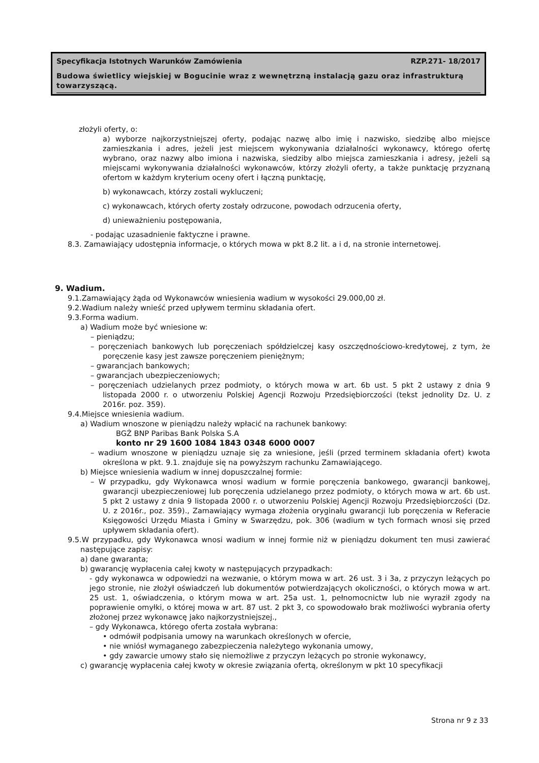Specyfikacja Istotnych Warunków Zamówienia RZP.271- 18/2017
Budowa świetlicy wiejskiej w Bogucinie wraz z wewnętrzną instalacją gazu oraz infrastrukturą towarzyszącą.
złożyli oferty, o:
a) wyborze najkorzystniejszej oferty, podając nazwę albo imię i nazwisko, siedzibę albo miejsce zamieszkania i adres, jeżeli jest miejscem wykonywania działalności wykonawcy, którego ofertę wybrano, oraz nazwy albo imiona i nazwiska, siedziby albo miejsca zamieszkania i adresy, jeżeli są miejscami wykonywania działalności wykonawców, którzy złożyli oferty, a także punktację przyznaną ofertom w każdym kryterium oceny ofert i łączną punktację,
b) wykonawcach, którzy zostali wykluczeni;
c) wykonawcach, których oferty zostały odrzucone, powodach odrzucenia oferty,
d) unieważnieniu postępowania,
- podając uzasadnienie faktyczne i prawne.
8.3. Zamawiający udostępnia informacje, o których mowa w pkt 8.2 lit. a i d, na stronie internetowej.
9. Wadium.
9.1.Zamawiający żąda od Wykonawców wniesienia wadium w wysokości 29.000,00 zł.
9.2.Wadium należy wnieść przed upływem terminu składania ofert.
9.3.Forma wadium.
a) Wadium może być wniesione w:
– pieniądzu;
– poręczeniach bankowych lub poręczeniach spółdzielczej kasy oszczędnościowo-kredytowej, z tym, że poręczenie kasy jest zawsze poręczeniem pieniężnym;
– gwarancjach bankowych;
– gwarancjach ubezpieczeniowych;
– poręczeniach udzielanych przez podmioty, o których mowa w art. 6b ust. 5 pkt 2 ustawy z dnia 9 listopada 2000 r. o utworzeniu Polskiej Agencji Rozwoju Przedsiębiorczości (tekst jednolity Dz. U. z 2016r. poz. 359).
9.4.Miejsce wniesienia wadium.
a) Wadium wnoszone w pieniądzu należy wpłacić na rachunek bankowy:
BGŻ BNP Paribas Bank Polska S.A
konto nr 29 1600 1084 1843 0348 6000 0007
– wadium wnoszone w pieniądzu uznaje się za wniesione, jeśli (przed terminem składania ofert) kwota określona w pkt. 9.1. znajduje się na powyższym rachunku Zamawiającego.
b) Miejsce wniesienia wadium w innej dopuszczalnej formie:
– W przypadku, gdy Wykonawca wnosi wadium w formie poręczenia bankowego, gwarancji bankowej, gwarancji ubezpieczeniowej lub poręczenia udzielanego przez podmioty, o których mowa w art. 6b ust. 5 pkt 2 ustawy z dnia 9 listopada 2000 r. o utworzeniu Polskiej Agencji Rozwoju Przedsiębiorczości (Dz. U. z 2016r., poz. 359)., Zamawiający wymaga złożenia oryginału gwarancji lub poręczenia w Referacie Księgowości Urzędu Miasta i Gminy w Swarzędzu, pok. 306 (wadium w tych formach wnosi się przed upływem składania ofert).
9.5.W przypadku, gdy Wykonawca wnosi wadium w innej formie niż w pieniądzu dokument ten musi zawierać następujące zapisy:
a) dane gwaranta;
b) gwarancję wypłacenia całej kwoty w następujących przypadkach:
- gdy wykonawca w odpowiedzi na wezwanie, o którym mowa w art. 26 ust. 3 i 3a, z przyczyn leżących po jego stronie, nie złożył oświadczeń lub dokumentów potwierdzających okoliczności, o których mowa w art. 25 ust. 1, oświadczenia, o którym mowa w art. 25a ust. 1, pełnomocnictw lub nie wyraził zgody na poprawienie omyłki, o której mowa w art. 87 ust. 2 pkt 3, co spowodowało brak możliwości wybrania oferty złożonej przez wykonawcę jako najkorzystniejszej.,
– gdy Wykonawca, którego oferta została wybrana:
• odmówił podpisania umowy na warunkach określonych w ofercie,
• nie wniósł wymaganego zabezpieczenia należytego wykonania umowy,
• gdy zawarcie umowy stało się niemożliwe z przyczyn leżących po stronie wykonawcy,
c) gwarancję wypłacenia całej kwoty w okresie związania ofertą, określonym w pkt 10 specyfikacji
Strona nr 9 z 33